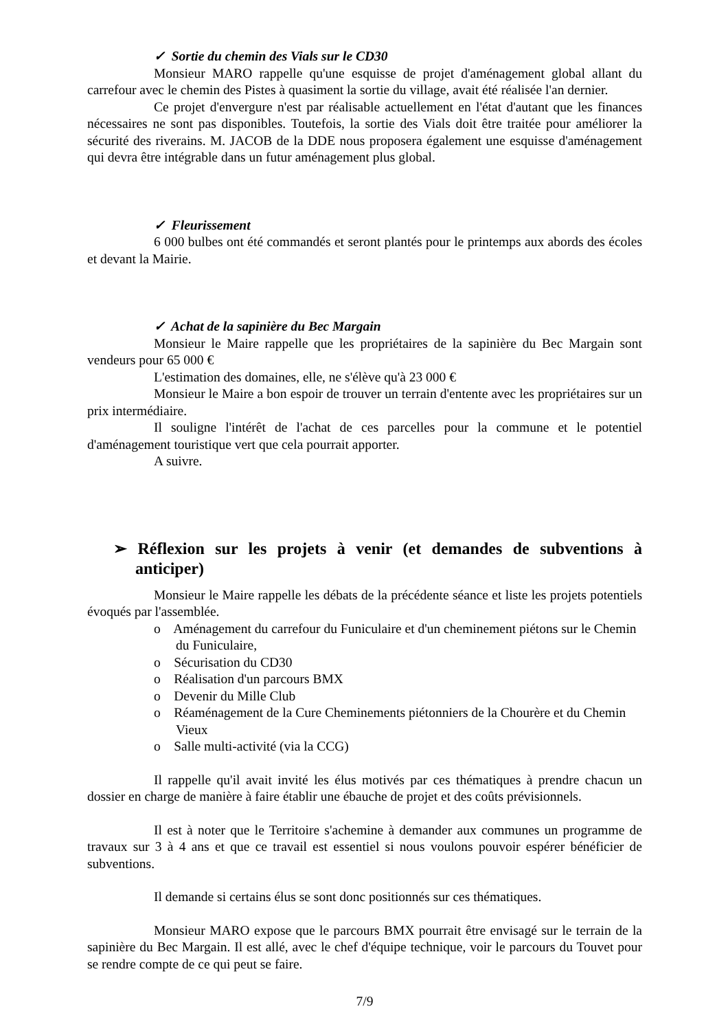✓ Sortie du chemin des Vials sur le CD30
Monsieur MARO rappelle qu'une esquisse de projet d'aménagement global allant du carrefour avec le chemin des Pistes à quasiment la sortie du village, avait été réalisée l'an dernier.
Ce projet d'envergure n'est par réalisable actuellement en l'état d'autant que les finances nécessaires ne sont pas disponibles. Toutefois, la sortie des Vials doit être traitée pour améliorer la sécurité des riverains. M. JACOB de la DDE nous proposera également une esquisse d'aménagement qui devra être intégrable dans un futur aménagement plus global.
✓ Fleurissement
6 000 bulbes ont été commandés et seront plantés pour le printemps aux abords des écoles et devant la Mairie.
✓ Achat de la sapinière du Bec Margain
Monsieur le Maire rappelle que les propriétaires de la sapinière du Bec Margain sont vendeurs pour 65 000 €
L'estimation des domaines, elle, ne s'élève qu'à 23 000 €
Monsieur le Maire a bon espoir de trouver un terrain d'entente avec les propriétaires sur un prix intermédiaire.
Il souligne l'intérêt de l'achat de ces parcelles pour la commune et le potentiel d'aménagement touristique vert que cela pourrait apporter.
A suivre.
➢ Réflexion sur les projets à venir (et demandes de subventions à anticiper)
Monsieur le Maire rappelle les débats de la précédente séance et liste les projets potentiels évoqués par l'assemblée.
o Aménagement du carrefour du Funiculaire et d'un cheminement piétons sur le Chemin du Funiculaire,
o Sécurisation du CD30
o Réalisation d'un parcours BMX
o Devenir du Mille Club
o Réaménagement de la Cure Cheminements piétonniers de la Chourère et du Chemin Vieux
o Salle multi-activité (via la CCG)
Il rappelle qu'il avait invité les élus motivés par ces thématiques à prendre chacun un dossier en charge de manière à faire établir une ébauche de projet et des coûts prévisionnels.
Il est à noter que le Territoire s'achemine à demander aux communes un programme de travaux sur 3 à 4 ans et que ce travail est essentiel si nous voulons pouvoir espérer bénéficier de subventions.
Il demande si certains élus se sont donc positionnés sur ces thématiques.
Monsieur MARO expose que le parcours BMX pourrait être envisagé sur le terrain de la sapinière du Bec Margain. Il est allé, avec le chef d'équipe technique, voir le parcours du Touvet pour se rendre compte de ce qui peut se faire.
7/9